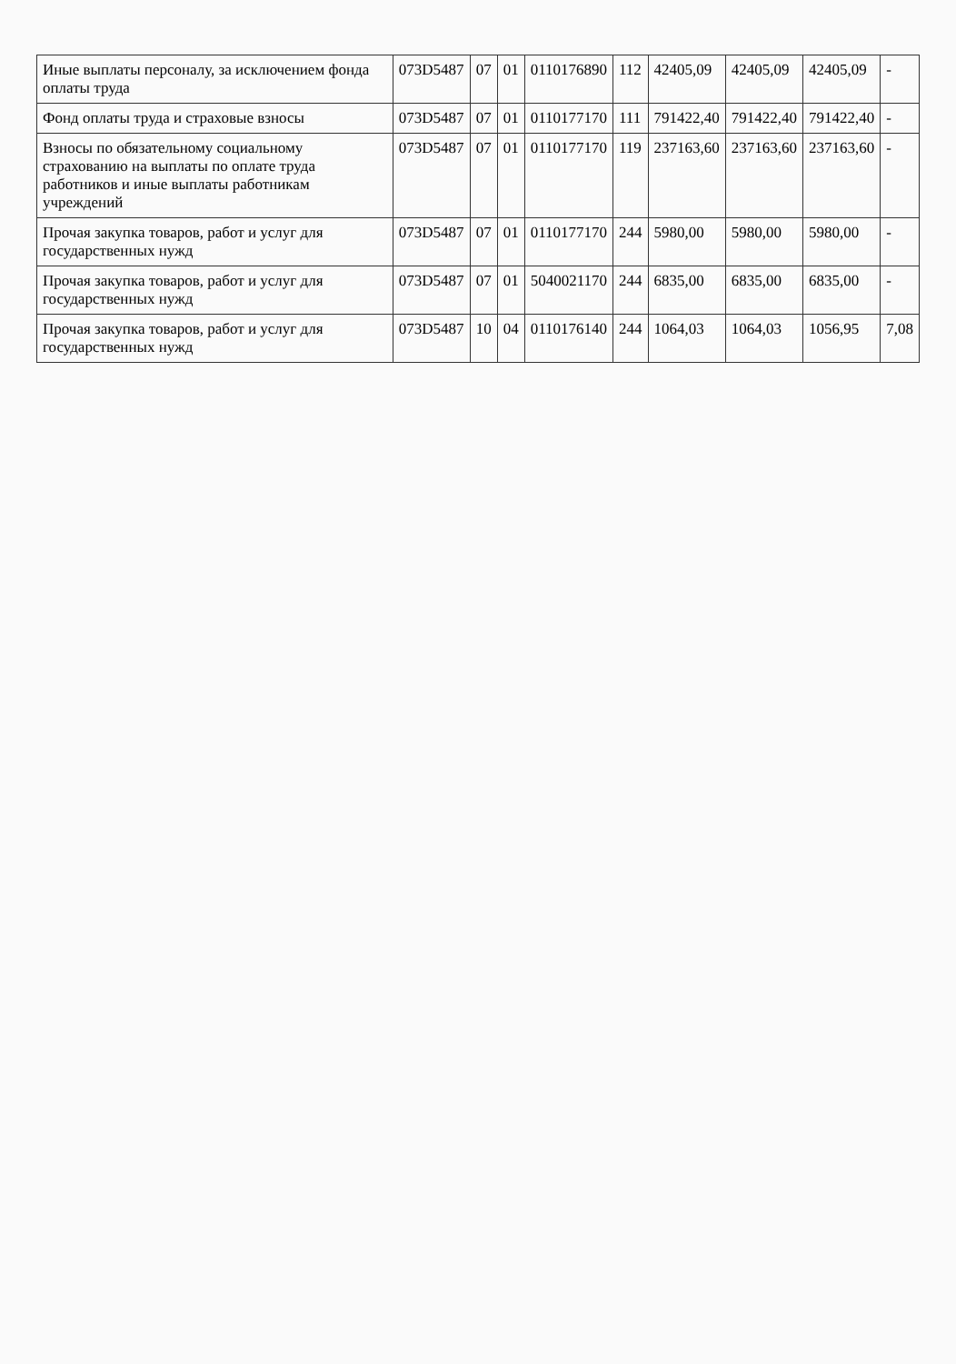| Иные выплаты персоналу, за исключением фонда оплаты труда | 073D5487 | 07 | 01 | 0110176890 | 112 | 42405,09 | 42405,09 | 42405,09 | - |
| Фонд оплаты труда и страховые взносы | 073D5487 | 07 | 01 | 0110177170 | 111 | 791422,40 | 791422,40 | 791422,40 | - |
| Взносы по обязательному социальному страхованию на выплаты по оплате труда работников и иные выплаты работникам учреждений | 073D5487 | 07 | 01 | 0110177170 | 119 | 237163,60 | 237163,60 | 237163,60 | - |
| Прочая закупка товаров, работ и услуг для государственных нужд | 073D5487 | 07 | 01 | 0110177170 | 244 | 5980,00 | 5980,00 | 5980,00 | - |
| Прочая закупка товаров, работ и услуг для государственных нужд | 073D5487 | 07 | 01 | 5040021170 | 244 | 6835,00 | 6835,00 | 6835,00 | - |
| Прочая закупка товаров, работ и услуг для государственных нужд | 073D5487 | 10 | 04 | 0110176140 | 244 | 1064,03 | 1064,03 | 1056,95 | 7,08 |